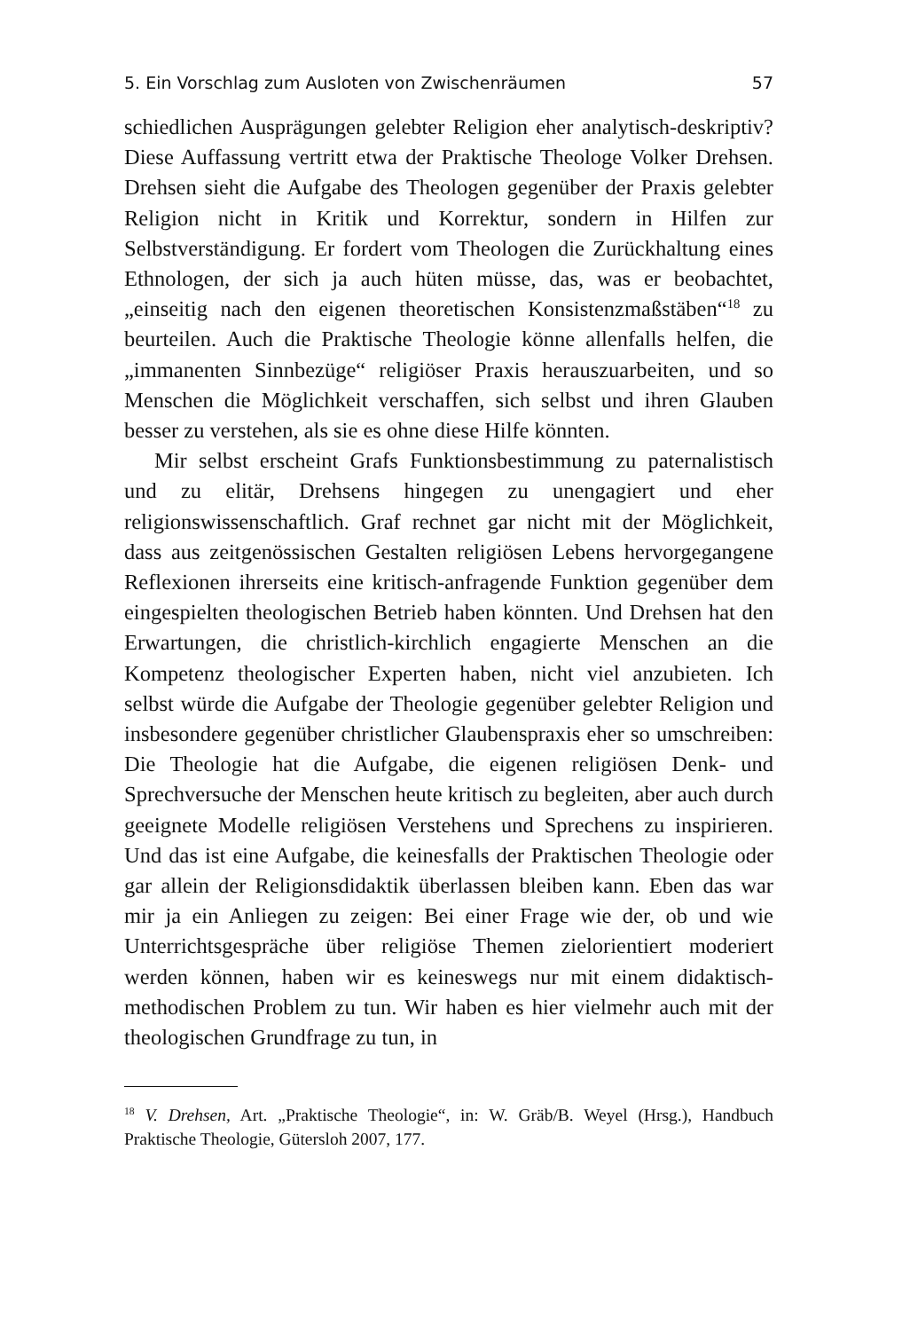5. Ein Vorschlag zum Ausloten von Zwischenräumen 57
schiedlichen Ausprägungen gelebter Religion eher analytisch-deskriptiv? Diese Auffassung vertritt etwa der Praktische Theologe Volker Drehsen. Drehsen sieht die Aufgabe des Theologen gegenüber der Praxis gelebter Religion nicht in Kritik und Korrektur, sondern in Hilfen zur Selbstverständigung. Er fordert vom Theologen die Zurückhaltung eines Ethnologen, der sich ja auch hüten müsse, das, was er beobachtet, „einseitig nach den eigenen theoretischen Konsistenzmaßstäben“<sup>18</sup> zu beurteilen. Auch die Praktische Theologie könne allenfalls helfen, die „immanenten Sinnbezüge“ religiöser Praxis herauszuarbeiten, und so Menschen die Möglichkeit verschaffen, sich selbst und ihren Glauben besser zu verstehen, als sie es ohne diese Hilfe könnten.
Mir selbst erscheint Grafs Funktionsbestimmung zu paternalistisch und zu elitär, Drehsens hingegen zu unengagiert und eher religionswissenschaftlich. Graf rechnet gar nicht mit der Möglichkeit, dass aus zeitgenössischen Gestalten religiösen Lebens hervorgegangene Reflexionen ihrerseits eine kritisch-anfragende Funktion gegenüber dem eingespielten theologischen Betrieb haben könnten. Und Drehsen hat den Erwartungen, die christlich-kirchlich engagierte Menschen an die Kompetenz theologischer Experten haben, nicht viel anzubieten. Ich selbst würde die Aufgabe der Theologie gegenüber gelebter Religion und insbesondere gegenüber christlicher Glaubenspraxis eher so umschreiben: Die Theologie hat die Aufgabe, die eigenen religiösen Denk- und Sprechversuche der Menschen heute kritisch zu begleiten, aber auch durch geeignete Modelle religiösen Verstehens und Sprechens zu inspirieren. Und das ist eine Aufgabe, die keinesfalls der Praktischen Theologie oder gar allein der Religionsdidaktik überlassen bleiben kann. Eben das war mir ja ein Anliegen zu zeigen: Bei einer Frage wie der, ob und wie Unterrichtsgespräche über religiöse Themen zielorientiert moderiert werden können, haben wir es keineswegs nur mit einem didaktisch-methodischen Problem zu tun. Wir haben es hier vielmehr auch mit der theologischen Grundfrage zu tun, in
<sup>18</sup> V. Drehsen, Art. „Praktische Theologie“, in: W. Gräb/B. Weyel (Hrsg.), Handbuch Praktische Theologie, Gütersloh 2007, 177.